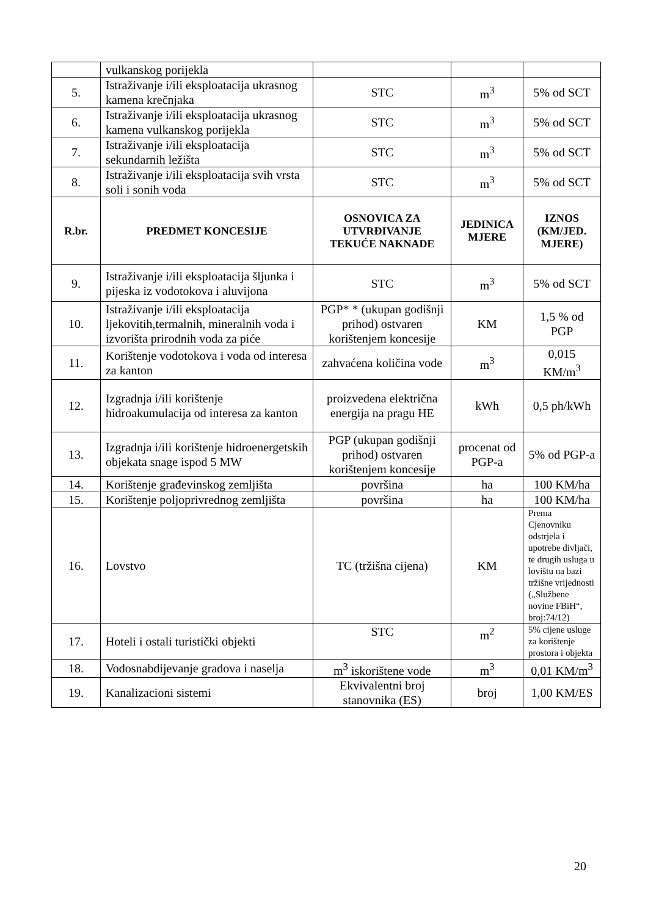| | vulkanskog porijekla | | | |
| 5. | Istraživanje i/ili eksploatacija ukrasnog kamena krečnjaka | STC | m<sup>3</sup> | 5% od SCT |
| 6. | Istraživanje i/ili eksploatacija ukrasnog kamena vulkanskog porijekla | STC | m<sup>3</sup> | 5% od SCT |
| 7. | Istraživanje i/ili eksploatacija sekundarnih ležišta | STC | m<sup>3</sup> | 5% od SCT |
| 8. | Istraživanje i/ili eksploatacija svih vrsta soli i sonih voda | STC | m<sup>3</sup> | 5% od SCT |
| R.br. | PREDMET KONCESIJE | OSNOVICA ZA UTVRĐIVANJE TEKUĆE NAKNADE | JEDINICA MJERE | IZNOS (KM/JED. MJERE) |
| 9. | Istraživanje i/ili eksploatacija šljunka i pijeska iz vodotokova i aluvijona | STC | m<sup>3</sup> | 5% od SCT |
| 10. | Istraživanje i/ili eksploatacija ljekovitih,termalnih, mineralnih voda i izvorišta prirodnih voda za piće | PGP* * (ukupan godišnji prihod) ostvaren korištenjem koncesije | KM | 1,5 % od PGP |
| 11. | Korištenje vodotokova i voda od interesa za kanton | zahvaćena količina vode | m<sup>3</sup> | 0,015 KM/m<sup>3</sup> |
| 12. | Izgradnja i/ili korištenje hidroakumulacija od interesa za kanton | proizvedena električna energija na pragu HE | kWh | 0,5 ph/kWh |
| 13. | Izgradnja i/ili korištenje hidroenergetskih objekata snage ispod 5 MW | PGP (ukupan godišnji prihod) ostvaren korištenjem koncesije | procenat od PGP-a | 5% od PGP-a |
| 14. | Korištenje građevinskog zemljišta | površina | ha | 100 KM/ha |
| 15. | Korištenje poljoprivrednog zemljišta | površina | ha | 100 KM/ha |
| 16. | Lovstvo | TC (tržišna cijena) | KM | Prema Cjenovniku odstrjela i upotrebe divljači, te drugih usluga u lovištu na bazi tržišne vrijednosti („Službene novine FBiH“, broj:74/12) |
| 17. | Hoteli i ostali turistički objekti | STC | m<sup>2</sup> | 5% cijene usluge za korištenje prostora i objekta |
| 18. | Vodosnabdijevanje gradova i naselja | m<sup>3</sup> iskorištene vode | m<sup>3</sup> | 0,01 KM/m<sup>3</sup> |
| 19. | Kanalizacioni sistemi | Ekvivalentni broj stanovnika (ES) | broj | 1,00 KM/ES |
20